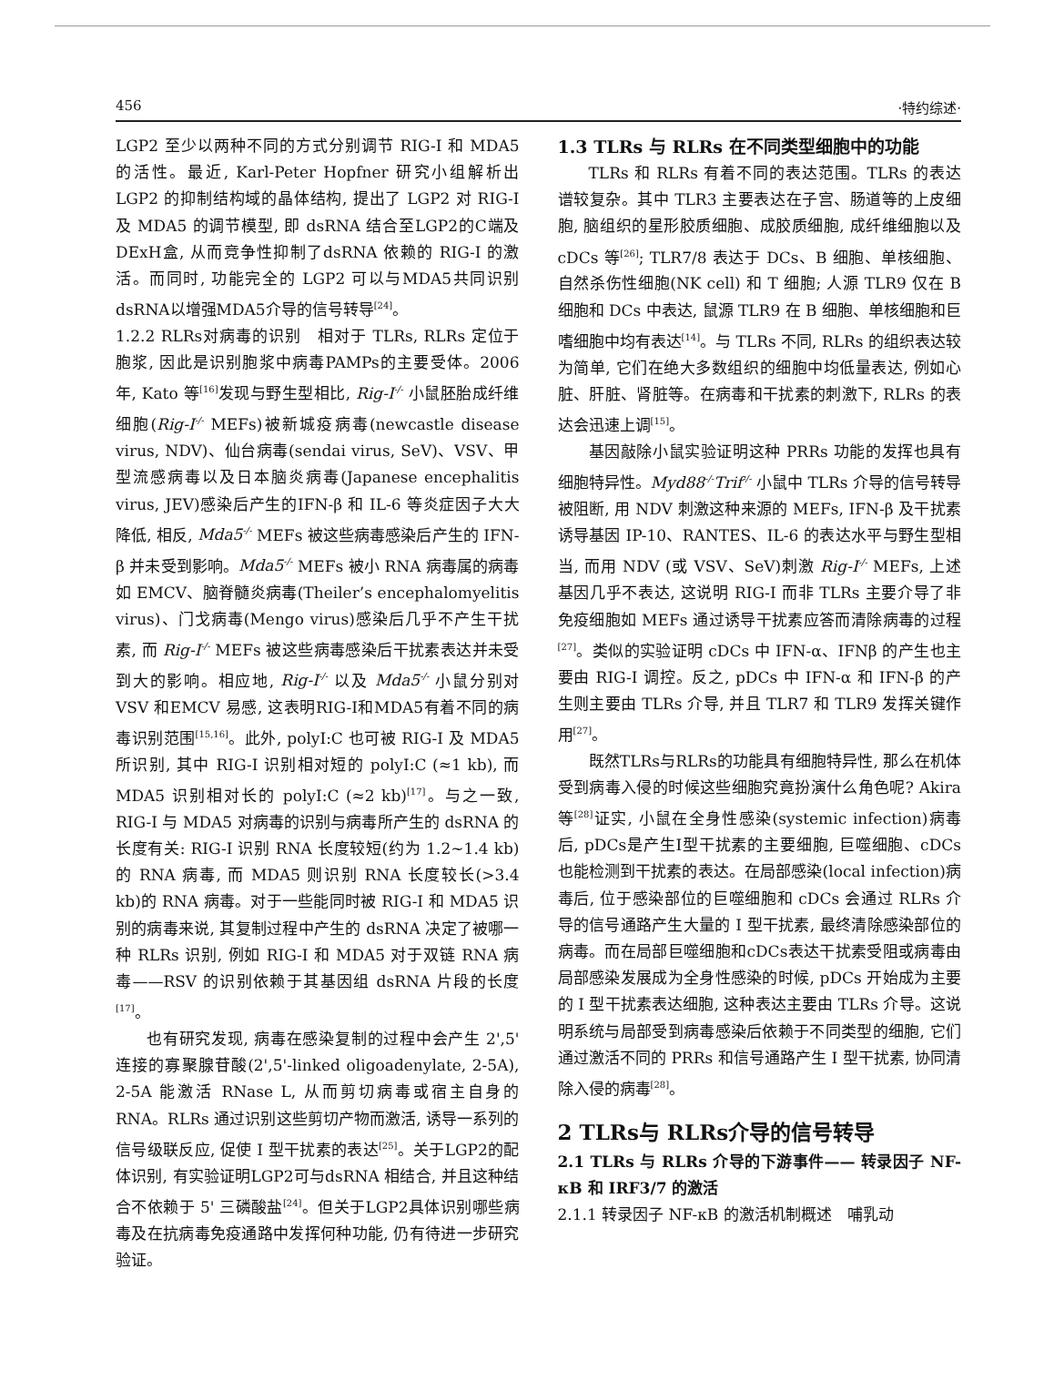456 ·特约综述·
LGP2 至少以两种不同的方式分别调节 RIG-I 和 MDA5 的活性。最近, Karl-Peter Hopfner 研究小组解析出 LGP2 的抑制结构域的晶体结构, 提出了 LGP2 对 RIG-I 及 MDA5 的调节模型, 即 dsRNA 结合至LGP2的C端及DExH盒, 从而竞争性抑制了dsRNA 依赖的 RIG-I 的激活。而同时, 功能完全的 LGP2 可以与MDA5共同识别dsRNA以增强MDA5介导的信号转导<sup>[24]</sup>。
1.2.2 RLRs对病毒的识别　相对于 TLRs, RLRs 定位于胞浆, 因此是识别胞浆中病毒PAMPs的主要受体。2006 年, Kato 等<sup>[16]</sup>发现与野生型相比, Rig-I<sup>-/-</sup> 小鼠胚胎成纤维细胞(Rig-I<sup>-/-</sup> MEFs)被新城疫病毒(newcastle disease virus, NDV)、仙台病毒(sendai virus, SeV)、VSV、甲型流感病毒以及日本脑炎病毒(Japanese encephalitis virus, JEV)感染后产生的IFN-β 和 IL-6 等炎症因子大大降低, 相反, Mda5<sup>-/-</sup> MEFs 被这些病毒感染后产生的 IFN-β 并未受到影响。Mda5<sup>-/-</sup> MEFs 被小 RNA 病毒属的病毒如 EMCV、脑脊髓炎病毒(Theiler’s encephalomyelitis virus)、门戈病毒(Mengo virus)感染后几乎不产生干扰素, 而 Rig-I<sup>-/-</sup> MEFs 被这些病毒感染后干扰素表达并未受到大的影响。相应地, Rig-I<sup>-/-</sup> 以及 Mda5<sup>-/-</sup> 小鼠分别对 VSV 和EMCV 易感, 这表明RIG-I和MDA5有着不同的病毒识别范围<sup>[15,16]</sup>。此外, polyI:C 也可被 RIG-I 及 MDA5 所识别, 其中 RIG-I 识别相对短的 polyI:C (≈1 kb), 而 MDA5 识别相对长的 polyI:C (≈2 kb)<sup>[17]</sup>。与之一致, RIG-I 与 MDA5 对病毒的识别与病毒所产生的 dsRNA 的长度有关: RIG-I 识别 RNA 长度较短(约为 1.2~1.4 kb)的 RNA 病毒, 而 MDA5 则识别 RNA 长度较长(>3.4 kb)的 RNA 病毒。对于一些能同时被 RIG-I 和 MDA5 识别的病毒来说, 其复制过程中产生的 dsRNA 决定了被哪一种 RLRs 识别, 例如 RIG-I 和 MDA5 对于双链 RNA 病毒——RSV 的识别依赖于其基因组 dsRNA 片段的长度<sup>[17]</sup>。
也有研究发现, 病毒在感染复制的过程中会产生 2',5' 连接的寡聚腺苷酸(2',5'-linked oligoadenylate, 2-5A), 2-5A 能激活 RNase L, 从而剪切病毒或宿主自身的 RNA。RLRs 通过识别这些剪切产物而激活, 诱导一系列的信号级联反应, 促使 I 型干扰素的表达<sup>[25]</sup>。关于LGP2的配体识别, 有实验证明LGP2可与dsRNA 相结合, 并且这种结合不依赖于 5' 三磷酸盐<sup>[24]</sup>。但关于LGP2具体识别哪些病毒及在抗病毒免疫通路中发挥何种功能, 仍有待进一步研究验证。
1.3 TLRs 与 RLRs 在不同类型细胞中的功能
TLRs 和 RLRs 有着不同的表达范围。TLRs 的表达谱较复杂。其中 TLR3 主要表达在子宫、肠道等的上皮细胞, 脑组织的星形胶质细胞、成胶质细胞, 成纤维细胞以及 cDCs 等<sup>[26]</sup>; TLR7/8 表达于 DCs、B 细胞、单核细胞、自然杀伤性细胞(NK cell) 和 T 细胞; 人源 TLR9 仅在 B 细胞和 DCs 中表达, 鼠源 TLR9 在 B 细胞、单核细胞和巨嗜细胞中均有表达<sup>[14]</sup>。与 TLRs 不同, RLRs 的组织表达较为简单, 它们在绝大多数组织的细胞中均低量表达, 例如心脏、肝脏、肾脏等。在病毒和干扰素的刺激下, RLRs 的表达会迅速上调<sup>[15]</sup>。
基因敲除小鼠实验证明这种 PRRs 功能的发挥也具有细胞特异性。Myd88<sup>-/-</sup>Trif<sup>-/-</sup> 小鼠中 TLRs 介导的信号转导被阻断, 用 NDV 刺激这种来源的 MEFs, IFN-β 及干扰素诱导基因 IP-10、RANTES、IL-6 的表达水平与野生型相当, 而用 NDV (或 VSV、SeV)刺激 Rig-I<sup>-/-</sup> MEFs, 上述基因几乎不表达, 这说明 RIG-I 而非 TLRs 主要介导了非免疫细胞如 MEFs 通过诱导干扰素应答而清除病毒的过程<sup>[27]</sup>。类似的实验证明 cDCs 中 IFN-α、IFNβ 的产生也主要由 RIG-I 调控。反之, pDCs 中 IFN-α 和 IFN-β 的产生则主要由 TLRs 介导, 并且 TLR7 和 TLR9 发挥关键作用<sup>[27]</sup>。
既然TLRs与RLRs的功能具有细胞特异性, 那么在机体受到病毒入侵的时候这些细胞究竟扮演什么角色呢? Akira 等<sup>[28]</sup>证实, 小鼠在全身性感染(systemic infection)病毒后, pDCs是产生I型干扰素的主要细胞, 巨噬细胞、cDCs 也能检测到干扰素的表达。在局部感染(local infection)病毒后, 位于感染部位的巨噬细胞和 cDCs 会通过 RLRs 介导的信号通路产生大量的 I 型干扰素, 最终清除感染部位的病毒。而在局部巨噬细胞和cDCs表达干扰素受阻或病毒由局部感染发展成为全身性感染的时候, pDCs 开始成为主要的 I 型干扰素表达细胞, 这种表达主要由 TLRs 介导。这说明系统与局部受到病毒感染后依赖于不同类型的细胞, 它们通过激活不同的 PRRs 和信号通路产生 I 型干扰素, 协同清除入侵的病毒<sup>[28]</sup>。
2 TLRs与 RLRs介导的信号转导
2.1 TLRs 与 RLRs 介导的下游事件—— 转录因子 NF-κB 和 IRF3/7 的激活
2.1.1 转录因子 NF-κB 的激活机制概述　哺乳动